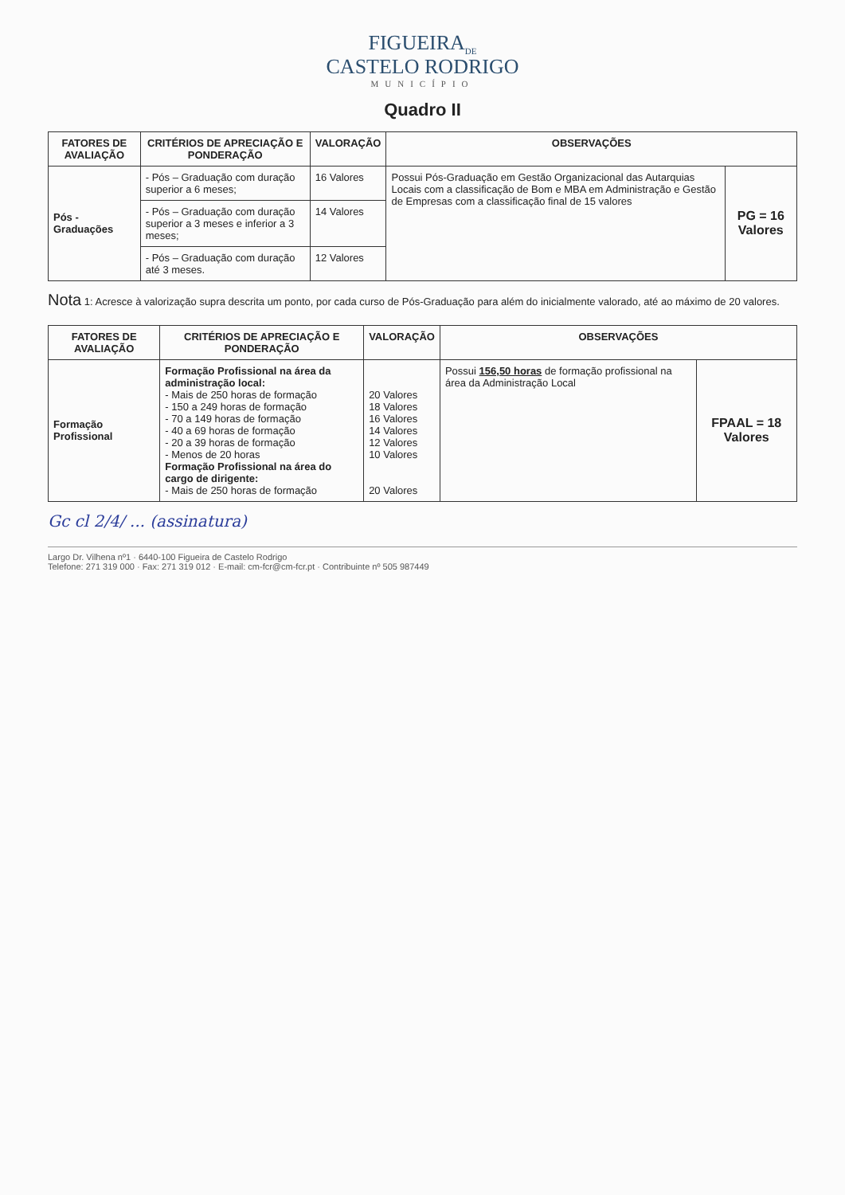FIGUEIRA<sub>DE</sub>
CASTELO RODRIGO
MUNICÍPIO
Quadro II
| FATORES DE AVALIAÇÃO | CRITÉRIOS DE APRECIAÇÃO E PONDERAÇÃO | VALORAÇÃO | OBSERVAÇÕES | |
| --- | --- | --- | --- | --- |
| Pós - Graduações | - Pós – Graduação com duração superior a 6 meses; | 16 Valores | Possui Pós-Graduação em Gestão Organizacional das Autarquias Locais com a classificação de Bom e MBA em Administração e Gestão de Empresas com a classificação final de 15 valores | PG = 16 Valores |
| | - Pós – Graduação com duração superior a 3 meses e inferior a 3 meses; | 14 Valores | | |
| | - Pós – Graduação com duração até 3 meses. | 12 Valores | | |
Nota 1: Acresce à valorização supra descrita um ponto, por cada curso de Pós-Graduação para além do inicialmente valorado, até ao máximo de 20 valores.
| FATORES DE AVALIAÇÃO | CRITÉRIOS DE APRECIAÇÃO E PONDERAÇÃO | VALORAÇÃO | OBSERVAÇÕES | |
| --- | --- | --- | --- | --- |
| Formação Profissional | Formação Profissional na área da administração local: - Mais de 250 horas de formação - 150 a 249 horas de formação - 70 a 149 horas de formação - 40 a 69 horas de formação - 20 a 39 horas de formação - Menos de 20 horas Formação Profissional na área do cargo de dirigente: - Mais de 250 horas de formação | 20 Valores 18 Valores 16 Valores 14 Valores 12 Valores 10 Valores 20 Valores | Possui 156,50 horas de formação profissional na área da Administração Local | FPAAL = 18 Valores |
Gc cl 2/4/ ... (assinatura)
Largo Dr. Vilhena nº1 · 6440-100 Figueira de Castelo Rodrigo
Telefone: 271 319 000 · Fax: 271 319 012 · E-mail: cm-fcr@cm-fcr.pt · Contribuinte nº 505 987449